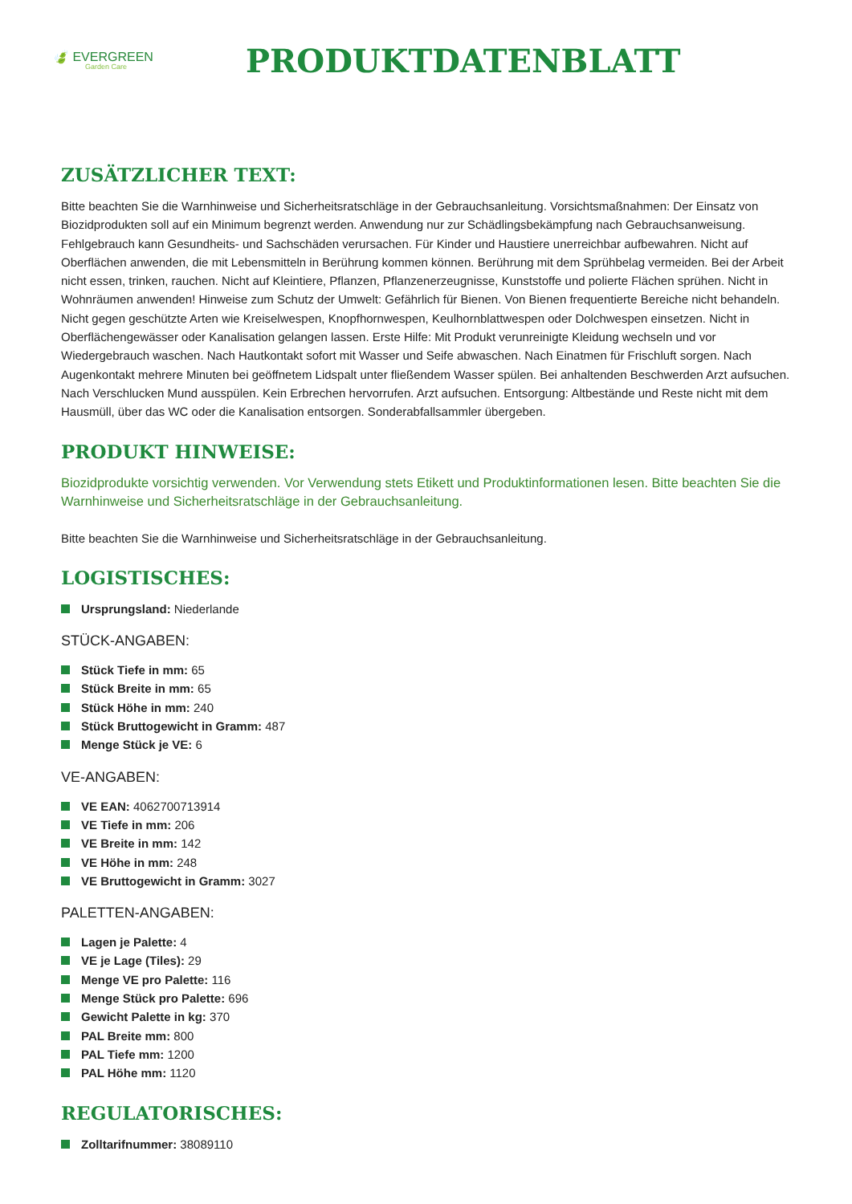🍃 EVERGREEN
Garden Care
PRODUKTDATENBLATT
ZUSÄTZLICHER TEXT:
Bitte beachten Sie die Warnhinweise und Sicherheitsratschläge in der Gebrauchsanleitung. Vorsichtsmaßnahmen: Der Einsatz von Biozidprodukten soll auf ein Minimum begrenzt werden. Anwendung nur zur Schädlingsbekämpfung nach Gebrauchsanweisung. Fehlgebrauch kann Gesundheits- und Sachschäden verursachen. Für Kinder und Haustiere unerreichbar aufbewahren. Nicht auf Oberflächen anwenden, die mit Lebensmitteln in Berührung kommen können. Berührung mit dem Sprühbelag vermeiden. Bei der Arbeit nicht essen, trinken, rauchen. Nicht auf Kleintiere, Pflanzen, Pflanzenerzeugnisse, Kunststoffe und polierte Flächen sprühen. Nicht in Wohnräumen anwenden! Hinweise zum Schutz der Umwelt: Gefährlich für Bienen. Von Bienen frequentierte Bereiche nicht behandeln. Nicht gegen geschützte Arten wie Kreiselwespen, Knopfhornwespen, Keulhornblattwespen oder Dolchwespen einsetzen. Nicht in Oberflächengewässer oder Kanalisation gelangen lassen. Erste Hilfe: Mit Produkt verunreinigte Kleidung wechseln und vor Wiedergebrauch waschen. Nach Hautkontakt sofort mit Wasser und Seife abwaschen. Nach Einatmen für Frischluft sorgen. Nach Augenkontakt mehrere Minuten bei geöffnetem Lidspalt unter fließendem Wasser spülen. Bei anhaltenden Beschwerden Arzt aufsuchen. Nach Verschlucken Mund ausspülen. Kein Erbrechen hervorrufen. Arzt aufsuchen. Entsorgung: Altbestände und Reste nicht mit dem Hausmüll, über das WC oder die Kanalisation entsorgen. Sonderabfallsammler übergeben.
PRODUKT HINWEISE:
Biozidprodukte vorsichtig verwenden. Vor Verwendung stets Etikett und Produktinformationen lesen. Bitte beachten Sie die Warnhinweise und Sicherheitsratschläge in der Gebrauchsanleitung.
Bitte beachten Sie die Warnhinweise und Sicherheitsratschläge in der Gebrauchsanleitung.
LOGISTISCHES:
Ursprungsland: Niederlande
STÜCK-ANGABEN:
Stück Tiefe in mm: 65
Stück Breite in mm: 65
Stück Höhe in mm: 240
Stück Bruttogewicht in Gramm: 487
Menge Stück je VE: 6
VE-ANGABEN:
VE EAN: 4062700713914
VE Tiefe in mm: 206
VE Breite in mm: 142
VE Höhe in mm: 248
VE Bruttogewicht in Gramm: 3027
PALETTEN-ANGABEN:
Lagen je Palette: 4
VE je Lage (Tiles): 29
Menge VE pro Palette: 116
Menge Stück pro Palette: 696
Gewicht Palette in kg: 370
PAL Breite mm: 800
PAL Tiefe mm: 1200
PAL Höhe mm: 1120
REGULATORISCHES:
Zolltarifnummer: 38089110